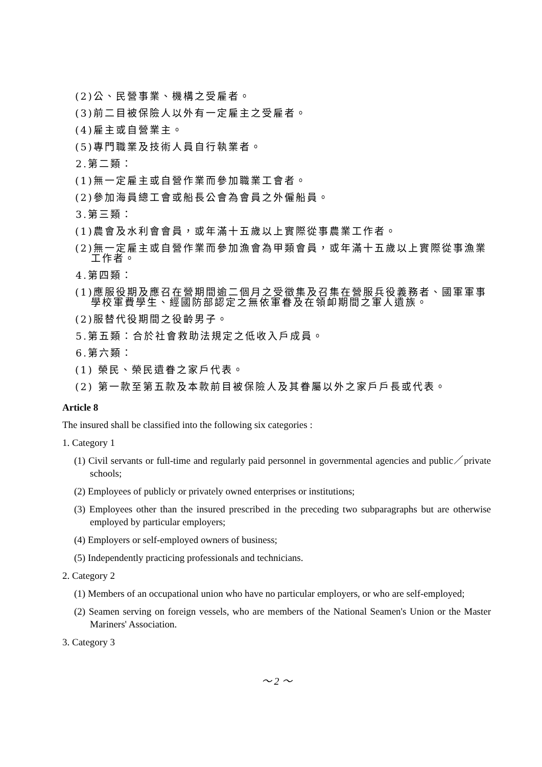(2)公、民營事業、機構之受雇者。
(3)前二目被保險人以外有一定雇主之受雇者。
(4)雇主或自營業主。
(5)專門職業及技術人員自行執業者。
2.第二類：
(1)無一定雇主或自營作業而參加職業工會者。
(2)參加海員總工會或船長公會為會員之外僱船員。
3.第三類：
(1)農會及水利會會員，或年滿十五歲以上實際從事農業工作者。
(2)無一定雇主或自營作業而參加漁會為甲類會員，或年滿十五歲以上實際從事漁業工作者。
4.第四類：
(1)應服役期及應召在營期間逾二個月之受徵集及召集在營服兵役義務者、國軍軍事學校軍費學生、經國防部認定之無依軍眷及在領卹期間之軍人遺族。
(2)服替代役期間之役齡男子。
5.第五類：合於社會救助法規定之低收入戶成員。
6.第六類：
(1) 榮民、榮民遺眷之家戶代表。
(2) 第一款至第五款及本款前目被保險人及其眷屬以外之家戶戶長或代表。
Article 8
The insured shall be classified into the following six categories :
1. Category 1
(1) Civil servants or full-time and regularly paid personnel in governmental agencies and public／private schools;
(2) Employees of publicly or privately owned enterprises or institutions;
(3) Employees other than the insured prescribed in the preceding two subparagraphs but are otherwise employed by particular employers;
(4) Employers or self-employed owners of business;
(5) Independently practicing professionals and technicians.
2. Category 2
(1) Members of an occupational union who have no particular employers, or who are self-employed;
(2) Seamen serving on foreign vessels, who are members of the National Seamen's Union or the Master Mariners' Association.
3. Category 3
～ 2 ～